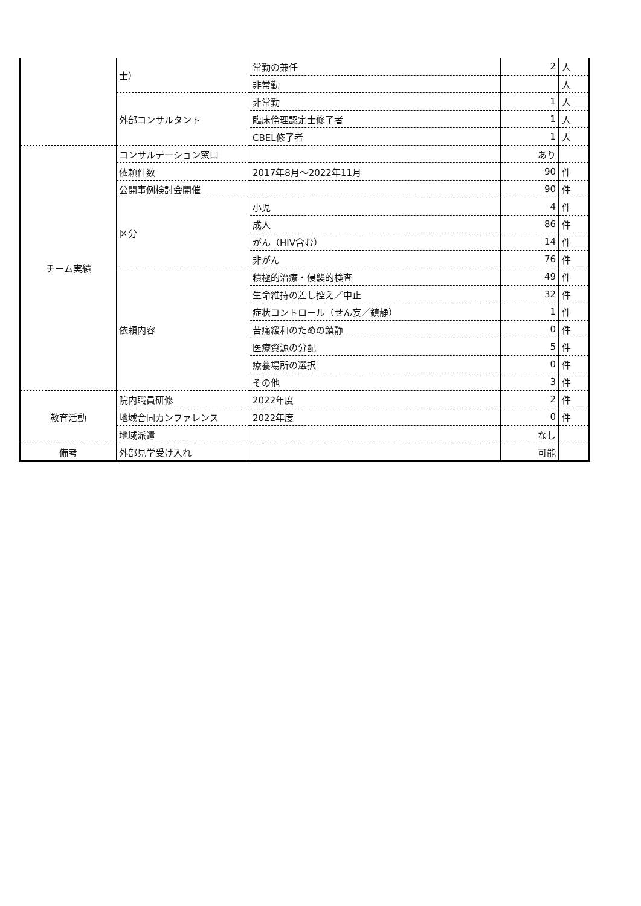| | 士） | 常勤の兼任 | 2 | 人 |
| | | 非常勤 | | 人 |
| | 外部コンサルタント | 非常勤 | 1 | 人 |
| | | 臨床倫理認定士修了者 | 1 | 人 |
| | | CBEL修了者 | 1 | 人 |
| チーム実績 | コンサルテーション窓口 | | あり | |
| | 依頼件数 | 2017年8月～2022年11月 | 90 | 件 |
| | 公開事例検討会開催 | | 90 | 件 |
| | 区分 | 小児 | 4 | 件 |
| | | 成人 | 86 | 件 |
| | | がん（HIV含む） | 14 | 件 |
| | | 非がん | 76 | 件 |
| | 依頼内容 | 積極的治療・侵襲的検査 | 49 | 件 |
| | | 生命維持の差し控え／中止 | 32 | 件 |
| | | 症状コントロール（せん妄／鎮静） | 1 | 件 |
| | | 苦痛緩和のための鎮静 | 0 | 件 |
| | | 医療資源の分配 | 5 | 件 |
| | | 療養場所の選択 | 0 | 件 |
| | | その他 | 3 | 件 |
| 教育活動 | 院内職員研修 | 2022年度 | 2 | 件 |
| | 地域合同カンファレンス | 2022年度 | 0 | 件 |
| | 地域派遣 | | なし | |
| 備考 | 外部見学受け入れ | | 可能 | |